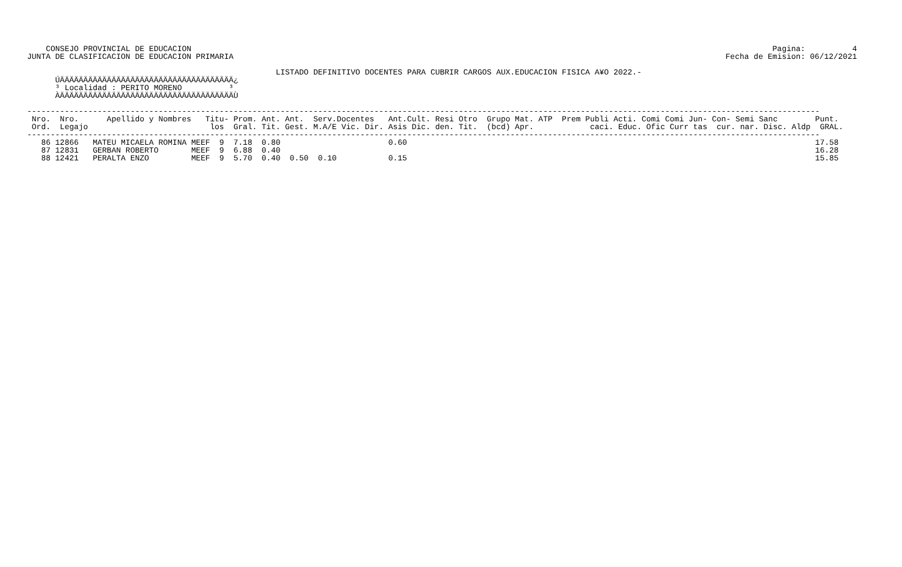Pagina:          4
Fecha de Emision: 06/12/2021
    CONSEJO PROVINCIAL DE EDUCACION
JUNTA DE CLASIFICACION DE EDUCACION PRIMARIA

                                                     LISTADO DEFINITIVO DOCENTES PARA CUBRIR CARGOS AUX.EDUCACION FISICA A¥O 2022.-
      ÚÄÄÄÄÄÄÄÄÄÄÄÄÄÄÄÄÄÄÄÄÄÄÄÄÄÄÄÄÄÄÄÄÄÄÄÄÄ¿
      ³ Localidad : PERITO MORENO          ³
      ÀÄÄÄÄÄÄÄÄÄÄÄÄÄÄÄÄÄÄÄÄÄÄÄÄÄÄÄÄÄÄÄÄÄÄÄÄÄÙ

-------------------------------------------------------------------------------------------------------------------------------------------------------------------------
 Nro.  Nro.      Apellido y Nombres   Titu- Prom. Ant. Ant.  Serv.Docentes   Ant.Cult. Resi Otro  Grupo Mat. ATP  Prem Publi Acti. Comi Comi Jun- Con- Semi Sanc        Punt.
 Ord.  Legajo                          los  Gral. Tit. Gest. M.A/E Vic. Dir. Asis Dic. den. Tit.  (bcd) Apr.            caci. Educ. Ofic Curr tas  cur. nar. Disc. Aldp  GRAL.
-------------------------------------------------------------------------------------------------------------------------------------------------------------------------
   86 12866   MATEU MICAELA ROMINA MEEF  9  7.18  0.80                       0.60                                                                                       17.58
   87 12831   GERBAN ROBERTO       MEEF  9  6.88  0.40                                                                                                                  16.28
   88 12421   PERALTA ENZO         MEEF  9  5.70  0.40  0.50  0.10           0.15                                                                                       15.85